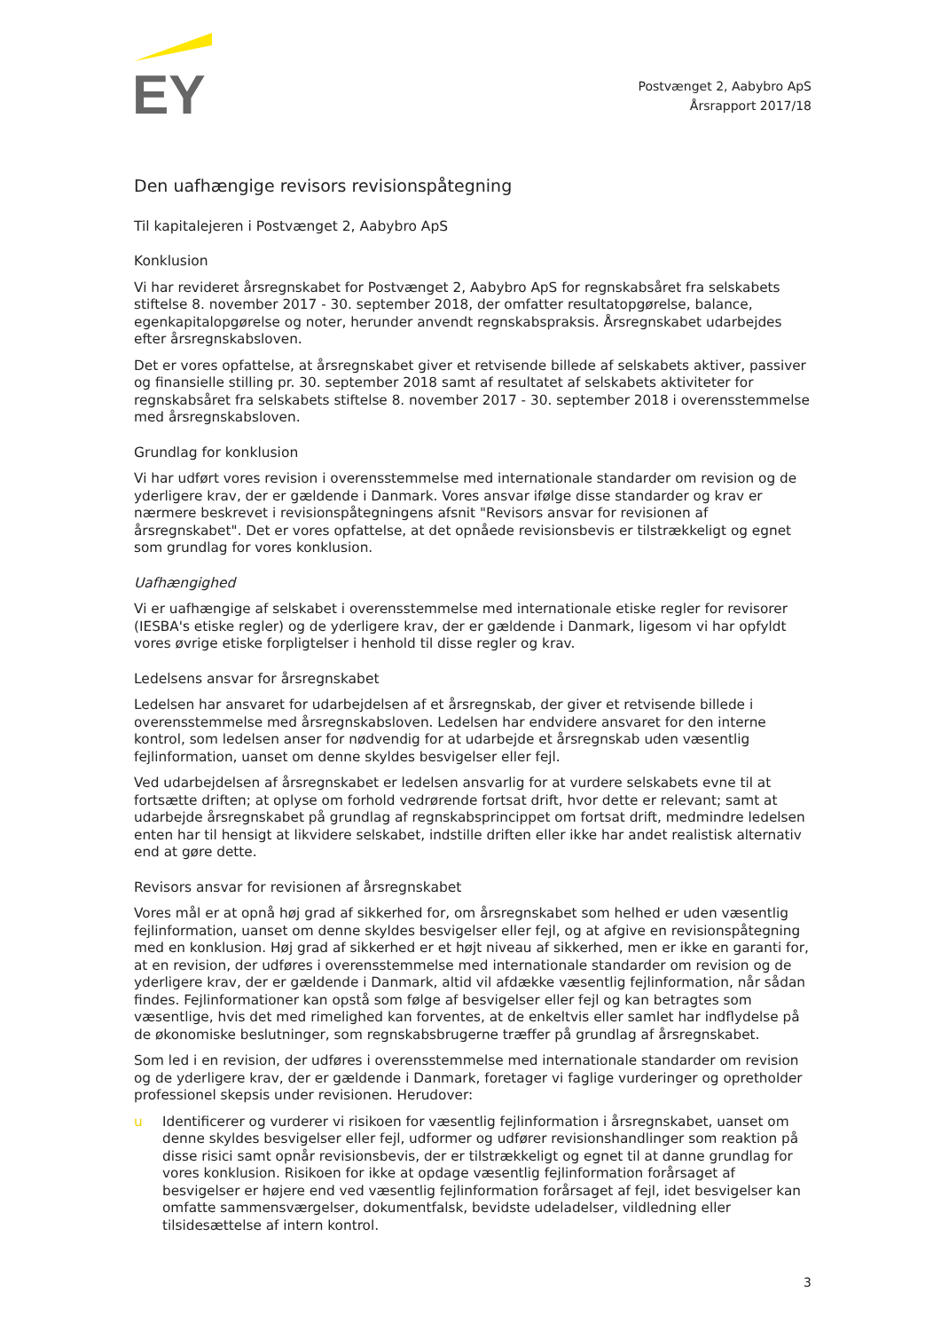EY
Postvænget 2, Aabybro ApS
Årsrapport 2017/18
Den uafhængige revisors revisionspåtegning
Til kapitalejeren i Postvænget 2, Aabybro ApS
Konklusion
Vi har revideret årsregnskabet for Postvænget 2, Aabybro ApS for regnskabsåret fra selskabets stiftelse 8. november 2017 - 30. september 2018, der omfatter resultatopgørelse, balance, egenkapitalopgørelse og noter, herunder anvendt regnskabspraksis. Årsregnskabet udarbejdes efter årsregnskabsloven.
Det er vores opfattelse, at årsregnskabet giver et retvisende billede af selskabets aktiver, passiver og finansielle stilling pr. 30. september 2018 samt af resultatet af selskabets aktiviteter for regnskabsåret fra selskabets stiftelse 8. november 2017 - 30. september 2018 i overensstemmelse med årsregnskabsloven.
Grundlag for konklusion
Vi har udført vores revision i overensstemmelse med internationale standarder om revision og de yderligere krav, der er gældende i Danmark. Vores ansvar ifølge disse standarder og krav er nærmere beskrevet i revisionspåtegningens afsnit "Revisors ansvar for revisionen af årsregnskabet". Det er vores opfattelse, at det opnåede revisionsbevis er tilstrækkeligt og egnet som grundlag for vores konklusion.
Uafhængighed
Vi er uafhængige af selskabet i overensstemmelse med internationale etiske regler for revisorer (IESBA's etiske regler) og de yderligere krav, der er gældende i Danmark, ligesom vi har opfyldt vores øvrige etiske forpligtelser i henhold til disse regler og krav.
Ledelsens ansvar for årsregnskabet
Ledelsen har ansvaret for udarbejdelsen af et årsregnskab, der giver et retvisende billede i overensstemmelse med årsregnskabsloven. Ledelsen har endvidere ansvaret for den interne kontrol, som ledelsen anser for nødvendig for at udarbejde et årsregnskab uden væsentlig fejlinformation, uanset om denne skyldes besvigelser eller fejl.
Ved udarbejdelsen af årsregnskabet er ledelsen ansvarlig for at vurdere selskabets evne til at fortsætte driften; at oplyse om forhold vedrørende fortsat drift, hvor dette er relevant; samt at udarbejde årsregnskabet på grundlag af regnskabsprincippet om fortsat drift, medmindre ledelsen enten har til hensigt at likvidere selskabet, indstille driften eller ikke har andet realistisk alternativ end at gøre dette.
Revisors ansvar for revisionen af årsregnskabet
Vores mål er at opnå høj grad af sikkerhed for, om årsregnskabet som helhed er uden væsentlig fejlinformation, uanset om denne skyldes besvigelser eller fejl, og at afgive en revisionspåtegning med en konklusion. Høj grad af sikkerhed er et højt niveau af sikkerhed, men er ikke en garanti for, at en revision, der udføres i overensstemmelse med internationale standarder om revision og de yderligere krav, der er gældende i Danmark, altid vil afdække væsentlig fejlinformation, når sådan findes. Fejlinformationer kan opstå som følge af besvigelser eller fejl og kan betragtes som væsentlige, hvis det med rimelighed kan forventes, at de enkeltvis eller samlet har indflydelse på de økonomiske beslutninger, som regnskabsbrugerne træffer på grundlag af årsregnskabet.
Som led i en revision, der udføres i overensstemmelse med internationale standarder om revision og de yderligere krav, der er gældende i Danmark, foretager vi faglige vurderinger og opretholder professionel skepsis under revisionen. Herudover:
u Identificerer og vurderer vi risikoen for væsentlig fejlinformation i årsregnskabet, uanset om denne skyldes besvigelser eller fejl, udformer og udfører revisionshandlinger som reaktion på disse risici samt opnår revisionsbevis, der er tilstrækkeligt og egnet til at danne grundlag for vores konklusion. Risikoen for ikke at opdage væsentlig fejlinformation forårsaget af besvigelser er højere end ved væsentlig fejlinformation forårsaget af fejl, idet besvigelser kan omfatte sammensværgelser, dokumentfalsk, bevidste udeladelser, vildledning eller tilsidesættelse af intern kontrol.
3